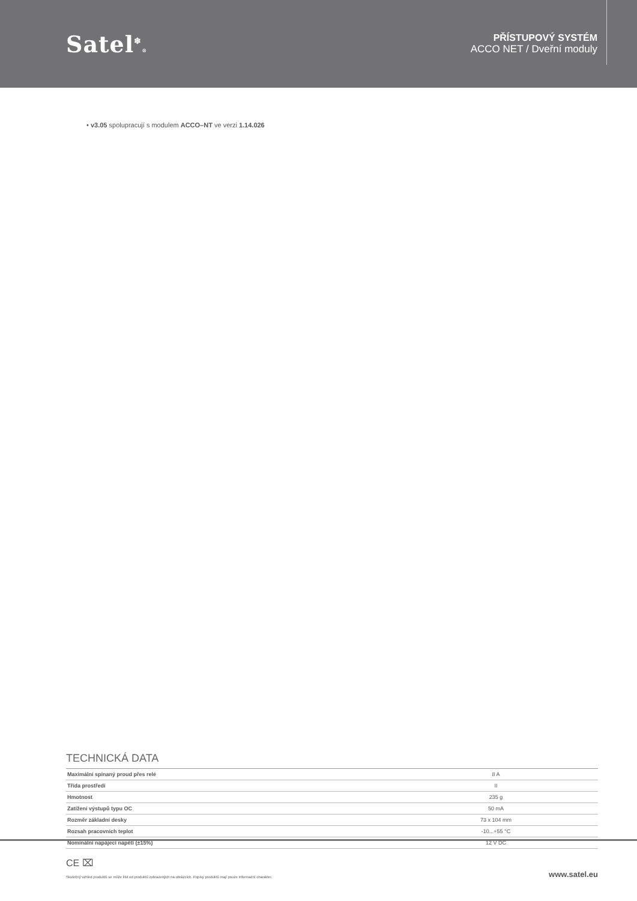Satel<sup>❄</sup>®
PŘÍSTUPOVÝ SYSTÉM
ACCO NET / Dveřní moduly
• v3.05 spolupracují s modulem ACCO–NT ve verzi 1.14.026
TECHNICKÁ DATA
| Maximální spínaný proud přes relé | 8 A |
| Třída prostředí | II |
| Hmotnost | 235 g |
| Zatížení výstupů typu OC | 50 mA |
| Rozměr základní desky | 73 x 104 mm |
| Rozsah pracovních teplot | -10...+55 °C |
| Nominální napájecí napětí (±15%) | 12 V DC |
CE ⌧
Skutečný vzhled produktů se může lišit od produktů zobrazených na obrázcích. Popisy produktů mají pouze informační charakter. www.satel.eu